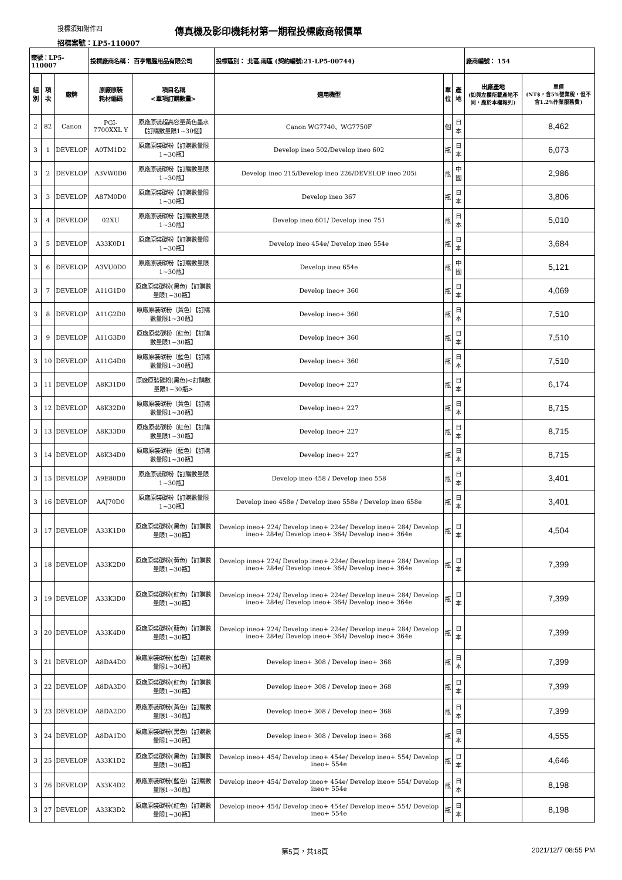投標須知附件四
傳真機及影印機耗材第一期程投標廠商報價單
招標案號：LP5-110007
| 案號：LP5-110007 | | | 投標廠商名稱： 百亨電腦用品有限公司 | | 投標區別： 北區.南區 (契約編號:21-LP5-00744) | | | 廠商編號： 154 | |
| 組別 | 項次 | 廠牌 | 原廠原裝 耗材編碼 | 項目名稱 <單項訂購數量> | 適用機型 | 單 位 | 產地 | 出廠產地 (如與左欄所載產地不同，應於本欄報列) | 單價 (NT$，含5%營業稅，但不含1.2%作業服務費) |
| 2 | 82 | Canon | PGI-7700XXL Y | 原廠原裝超高容量黃色墨水【訂購數量限1~30個】 | Canon WG7740、WG7750F | 個 | 日本 | | 8,462 |
| 3 | 1 | DEVELOP | A0TM1D2 | 原廠原裝碳粉【訂購數量限1~30瓶】 | Develop ineo 502/Develop ineo 602 | 瓶 | 日本 | | 6,073 |
| 3 | 2 | DEVELOP | A3VW0D0 | 原廠原裝碳粉【訂購數量限1~30瓶】 | Develop ineo 215/Develop ineo 226/DEVELOP ineo 205i | 瓶 | 中國 | | 2,986 |
| 3 | 3 | DEVELOP | A87M0D0 | 原廠原裝碳粉【訂購數量限1~30瓶】 | Develop ineo 367 | 瓶 | 日本 | | 3,806 |
| 3 | 4 | DEVELOP | 02XU | 原廠原裝碳粉【訂購數量限1~30瓶】 | Develop ineo 601/ Develop ineo 751 | 瓶 | 日本 | | 5,010 |
| 3 | 5 | DEVELOP | A33K0D1 | 原廠原裝碳粉【訂購數量限1~30瓶】 | Develop ineo 454e/ Develop ineo 554e | 瓶 | 日本 | | 3,684 |
| 3 | 6 | DEVELOP | A3VU0D0 | 原廠原裝碳粉【訂購數量限1~30瓶】 | Develop ineo 654e | 瓶 | 中國 | | 5,121 |
| 3 | 7 | DEVELOP | A11G1D0 | 原廠原裝碳粉(黑色)【訂購數量限1~30瓶】 | Develop ineo+ 360 | 瓶 | 日本 | | 4,069 |
| 3 | 8 | DEVELOP | A11G2D0 | 原廠原裝碳粉（黃色）【訂購數量限1~30瓶】 | Develop ineo+ 360 | 瓶 | 日本 | | 7,510 |
| 3 | 9 | DEVELOP | A11G3D0 | 原廠原裝碳粉（紅色）【訂購數量限1~30瓶】 | Develop ineo+ 360 | 瓶 | 日本 | | 7,510 |
| 3 | 10 | DEVELOP | A11G4D0 | 原廠原裝碳粉（藍色）【訂購數量限1~30瓶】 | Develop ineo+ 360 | 瓶 | 日本 | | 7,510 |
| 3 | 11 | DEVELOP | A8K31D0 | 原廠原裝碳粉(黑色)<訂購數量限1~30瓶> | Develop ineo+ 227 | 瓶 | 日本 | | 6,174 |
| 3 | 12 | DEVELOP | A8K32D0 | 原廠原裝碳粉（黃色）【訂購數量限1~30瓶】 | Develop ineo+ 227 | 瓶 | 日本 | | 8,715 |
| 3 | 13 | DEVELOP | A8K33D0 | 原廠原裝碳粉（紅色）【訂購數量限1~30瓶】 | Develop ineo+ 227 | 瓶 | 日本 | | 8,715 |
| 3 | 14 | DEVELOP | A8K34D0 | 原廠原裝碳粉（藍色）【訂購數量限1~30瓶】 | Develop ineo+ 227 | 瓶 | 日本 | | 8,715 |
| 3 | 15 | DEVELOP | A9E80D0 | 原廠原裝碳粉【訂購數量限1~30瓶】 | Develop ineo 458 / Develop ineo 558 | 瓶 | 日本 | | 3,401 |
| 3 | 16 | DEVELOP | AAJ70D0 | 原廠原裝碳粉【訂購數量限1~30瓶】 | Develop ineo 458e / Develop ineo 558e / Develop ineo 658e | 瓶 | 日本 | | 3,401 |
| 3 | 17 | DEVELOP | A33K1D0 | 原廠原裝碳粉(黑色)【訂購數量限1~30瓶】 | Develop ineo+ 224/ Develop ineo+ 224e/ Develop ineo+ 284/ Develop ineo+ 284e/ Develop ineo+ 364/ Develop ineo+ 364e | 瓶 | 日本 | | 4,504 |
| 3 | 18 | DEVELOP | A33K2D0 | 原廠原裝碳粉(黃色)【訂購數量限1~30瓶】 | Develop ineo+ 224/ Develop ineo+ 224e/ Develop ineo+ 284/ Develop ineo+ 284e/ Develop ineo+ 364/ Develop ineo+ 364e | 瓶 | 日本 | | 7,399 |
| 3 | 19 | DEVELOP | A33K3D0 | 原廠原裝碳粉(紅色)【訂購數量限1~30瓶】 | Develop ineo+ 224/ Develop ineo+ 224e/ Develop ineo+ 284/ Develop ineo+ 284e/ Develop ineo+ 364/ Develop ineo+ 364e | 瓶 | 日本 | | 7,399 |
| 3 | 20 | DEVELOP | A33K4D0 | 原廠原裝碳粉(藍色)【訂購數量限1~30瓶】 | Develop ineo+ 224/ Develop ineo+ 224e/ Develop ineo+ 284/ Develop ineo+ 284e/ Develop ineo+ 364/ Develop ineo+ 364e | 瓶 | 日本 | | 7,399 |
| 3 | 21 | DEVELOP | A8DA4D0 | 原廠原裝碳粉(藍色)【訂購數量限1~30瓶】 | Develop ineo+ 308 / Develop ineo+ 368 | 瓶 | 日本 | | 7,399 |
| 3 | 22 | DEVELOP | A8DA3D0 | 原廠原裝碳粉(紅色)【訂購數量限1~30瓶】 | Develop ineo+ 308 / Develop ineo+ 368 | 瓶 | 日本 | | 7,399 |
| 3 | 23 | DEVELOP | A8DA2D0 | 原廠原裝碳粉(黃色)【訂購數量限1~30瓶】 | Develop ineo+ 308 / Develop ineo+ 368 | 瓶 | 日本 | | 7,399 |
| 3 | 24 | DEVELOP | A8DA1D0 | 原廠原裝碳粉(黑色)【訂購數量限1~30瓶】 | Develop ineo+ 308 / Develop ineo+ 368 | 瓶 | 日本 | | 4,555 |
| 3 | 25 | DEVELOP | A33K1D2 | 原廠原裝碳粉(黑色)【訂購數量限1~30瓶】 | Develop ineo+ 454/ Develop ineo+ 454e/ Develop ineo+ 554/ Develop ineo+ 554e | 瓶 | 日本 | | 4,646 |
| 3 | 26 | DEVELOP | A33K4D2 | 原廠原裝碳粉(藍色)【訂購數量限1~30瓶】 | Develop ineo+ 454/ Develop ineo+ 454e/ Develop ineo+ 554/ Develop ineo+ 554e | 瓶 | 日本 | | 8,198 |
| 3 | 27 | DEVELOP | A33K3D2 | 原廠原裝碳粉(紅色)【訂購數量限1~30瓶】 | Develop ineo+ 454/ Develop ineo+ 454e/ Develop ineo+ 554/ Develop ineo+ 554e | 瓶 | 日本 | | 8,198 |
第5頁，共18頁 2021/12/7 08:55 PM